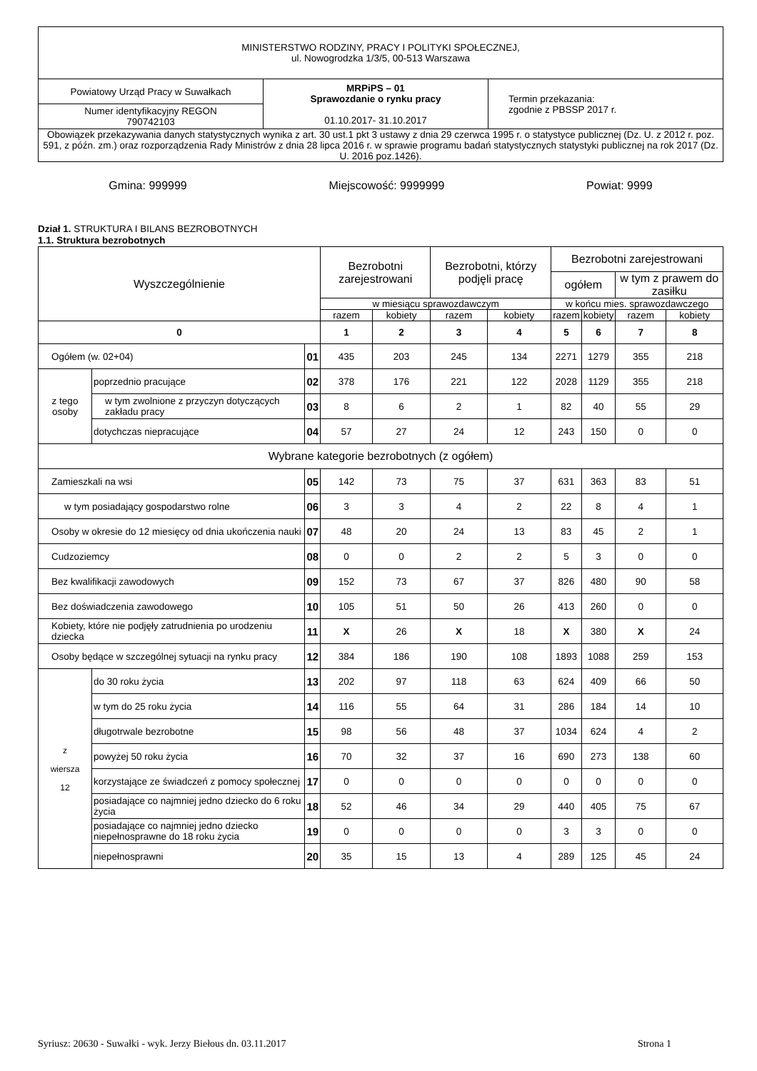| MINISTERSTWO RODZINY, PRACY I POLITYKI SPOŁECZNEJ, ul. Nowogrodzka 1/3/5, 00-513 Warszawa | | |
| Powiatowy Urząd Pracy w Suwałkach | MRPiPS – 01 Sprawozdanie o rynku pracy 01.10.2017- 31.10.2017 | Termin przekazania: zgodnie z PBSSP 2017 r. |
| Numer identyfikacyjny REGON 790742103 | | |
| Obowiązek przekazywania danych statystycznych wynika z art. 30 ust.1 pkt 3 ustawy z dnia 29 czerwca 1995 r. o statystyce publicznej (Dz. U. z 2012 r. poz. 591, z późn. zm.) oraz rozporządzenia Rady Ministrów z dnia 28 lipca 2016 r. w sprawie programu badań statystycznych statystyki publicznej na rok 2017 (Dz. U. 2016 poz.1426). | | |
Gmina: 999999 Miejscowość: 9999999 Powiat: 9999
Dział 1. STRUKTURA I BILANS BEZROBOTNYCH
1.1. Struktura bezrobotnych
| Wyszczególnienie | | | Bezrobotni zarejestrowani | | Bezrobotni, którzy podjęli pracę | | Bezrobotni zarejestrowani | | | |
| --- | --- | --- | --- | --- | --- | --- | --- | --- | --- | --- |
| | | | | | | | ogółem | | w tym z prawem do zasiłku | |
| | | | w miesiącu sprawozdawczym | | | | w końcu mies. sprawozdawczego | | | |
| | | | razem | kobiety | razem | kobiety | razem | kobiety | razem | kobiety |
| 0 | | | 1 | 2 | 3 | 4 | 5 | 6 | 7 | 8 |
| Ogółem (w. 02+04) | | 01 | 435 | 203 | 245 | 134 | 2271 | 1279 | 355 | 218 |
| z tego osoby | poprzednio pracujące | 02 | 378 | 176 | 221 | 122 | 2028 | 1129 | 355 | 218 |
| | w tym zwolnione z przyczyn dotyczących zakładu pracy | 03 | 8 | 6 | 2 | 1 | 82 | 40 | 55 | 29 |
| | dotychczas niepracujące | 04 | 57 | 27 | 24 | 12 | 243 | 150 | 0 | 0 |
| Wybrane kategorie bezrobotnych (z ogółem) | | | | | | | | | | |
| Zamieszkali na wsi | | 05 | 142 | 73 | 75 | 37 | 631 | 363 | 83 | 51 |
| w tym posiadający gospodarstwo rolne | | 06 | 3 | 3 | 4 | 2 | 22 | 8 | 4 | 1 |
| Osoby w okresie do 12 miesięcy od dnia ukończenia nauki | | 07 | 48 | 20 | 24 | 13 | 83 | 45 | 2 | 1 |
| Cudzoziemcy | | 08 | 0 | 0 | 2 | 2 | 5 | 3 | 0 | 0 |
| Bez kwalifikacji zawodowych | | 09 | 152 | 73 | 67 | 37 | 826 | 480 | 90 | 58 |
| Bez doświadczenia zawodowego | | 10 | 105 | 51 | 50 | 26 | 413 | 260 | 0 | 0 |
| Kobiety, które nie podjęły zatrudnienia po urodzeniu dziecka | | 11 | X | 26 | X | 18 | X | 380 | X | 24 |
| Osoby będące w szczególnej sytuacji na rynku pracy | | 12 | 384 | 186 | 190 | 108 | 1893 | 1088 | 259 | 153 |
| z wiersza 12 | do 30 roku życia | 13 | 202 | 97 | 118 | 63 | 624 | 409 | 66 | 50 |
| | w tym do 25 roku życia | 14 | 116 | 55 | 64 | 31 | 286 | 184 | 14 | 10 |
| | długotrwale bezrobotne | 15 | 98 | 56 | 48 | 37 | 1034 | 624 | 4 | 2 |
| | powyżej 50 roku życia | 16 | 70 | 32 | 37 | 16 | 690 | 273 | 138 | 60 |
| | korzystające ze świadczeń z pomocy społecznej | 17 | 0 | 0 | 0 | 0 | 0 | 0 | 0 | 0 |
| | posiadające co najmniej jedno dziecko do 6 roku życia | 18 | 52 | 46 | 34 | 29 | 440 | 405 | 75 | 67 |
| | posiadające co najmniej jedno dziecko niepełnosprawne do 18 roku życia | 19 | 0 | 0 | 0 | 0 | 3 | 3 | 0 | 0 |
| | niepełnosprawni | 20 | 35 | 15 | 13 | 4 | 289 | 125 | 45 | 24 |
Syriusz: 20630 - Suwałki - wyk. Jerzy Biełous dn. 03.11.2017 Strona 1